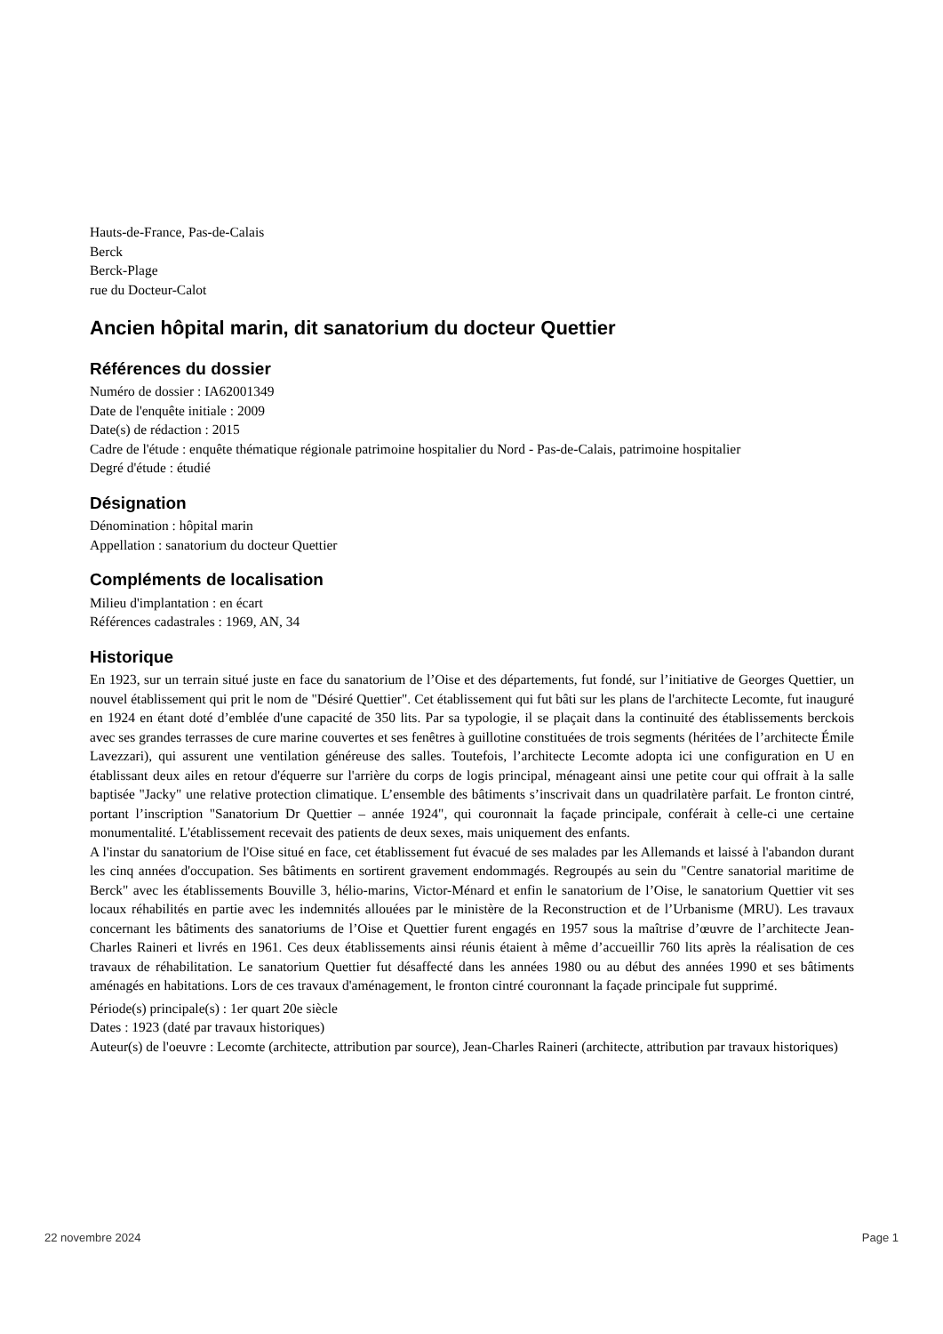Hauts-de-France, Pas-de-Calais
Berck
Berck-Plage
rue du Docteur-Calot
Ancien hôpital marin, dit sanatorium du docteur Quettier
Références du dossier
Numéro de dossier : IA62001349
Date de l'enquête initiale : 2009
Date(s) de rédaction : 2015
Cadre de l'étude : enquête thématique régionale patrimoine hospitalier du Nord - Pas-de-Calais, patrimoine hospitalier
Degré d'étude : étudié
Désignation
Dénomination : hôpital marin
Appellation : sanatorium du docteur Quettier
Compléments de localisation
Milieu d'implantation : en écart
Références cadastrales : 1969, AN, 34
Historique
En 1923, sur un terrain situé juste en face du sanatorium de l’Oise et des départements, fut fondé, sur l’initiative de Georges Quettier, un nouvel établissement qui prit le nom de "Désiré Quettier". Cet établissement qui fut bâti sur les plans de l'architecte Lecomte, fut inauguré en 1924 en étant doté d’emblée d'une capacité de 350 lits. Par sa typologie, il se plaçait dans la continuité des établissements berckois avec ses grandes terrasses de cure marine couvertes et ses fenêtres à guillotine constituées de trois segments (héritées de l’architecte Émile Lavezzari), qui assurent une ventilation généreuse des salles. Toutefois, l’architecte Lecomte adopta ici une configuration en U en établissant deux ailes en retour d'équerre sur l'arrière du corps de logis principal, ménageant ainsi une petite cour qui offrait à la salle baptisée "Jacky" une relative protection climatique. L’ensemble des bâtiments s’inscrivait dans un quadrilatère parfait. Le fronton cintré, portant l’inscription "Sanatorium Dr Quettier – année 1924", qui couronnait la façade principale, conférait à celle-ci une certaine monumentalité. L'établissement recevait des patients de deux sexes, mais uniquement des enfants.
A l'instar du sanatorium de l'Oise situé en face, cet établissement fut évacué de ses malades par les Allemands et laissé à l'abandon durant les cinq années d'occupation. Ses bâtiments en sortirent gravement endommagés. Regroupés au sein du "Centre sanatorial maritime de Berck" avec les établissements Bouville 3, hélio-marins, Victor-Ménard et enfin le sanatorium de l’Oise, le sanatorium Quettier vit ses locaux réhabilités en partie avec les indemnités allouées par le ministère de la Reconstruction et de l’Urbanisme (MRU). Les travaux concernant les bâtiments des sanatoriums de l’Oise et Quettier furent engagés en 1957 sous la maîtrise d’œuvre de l’architecte Jean-Charles Raineri et livrés en 1961. Ces deux établissements ainsi réunis étaient à même d’accueillir 760 lits après la réalisation de ces travaux de réhabilitation. Le sanatorium Quettier fut désaffecté dans les années 1980 ou au début des années 1990 et ses bâtiments aménagés en habitations. Lors de ces travaux d'aménagement, le fronton cintré couronnant la façade principale fut supprimé.
Période(s) principale(s) : 1er quart 20e siècle
Dates : 1923 (daté par travaux historiques)
Auteur(s) de l'oeuvre : Lecomte (architecte, attribution par source), Jean-Charles Raineri (architecte, attribution par travaux historiques)
22 novembre 2024 Page 1